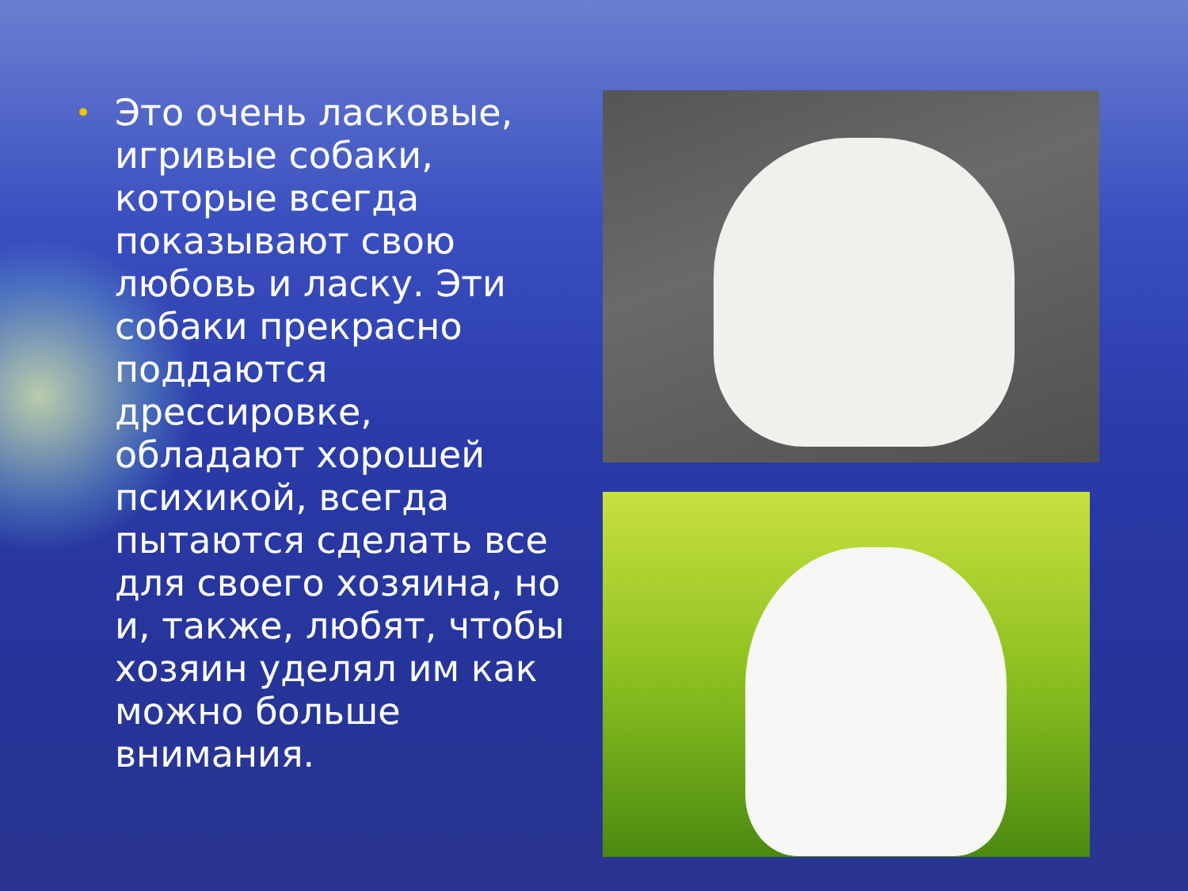•
Это очень ласковые, игривые собаки, которые всегда показывают свою любовь и ласку. Эти собаки прекрасно поддаются дрессировке, обладают хорошей психикой, всегда пытаются сделать все для своего хозяина, но и, также, любят, чтобы хозяин уделял им как можно больше внимания.